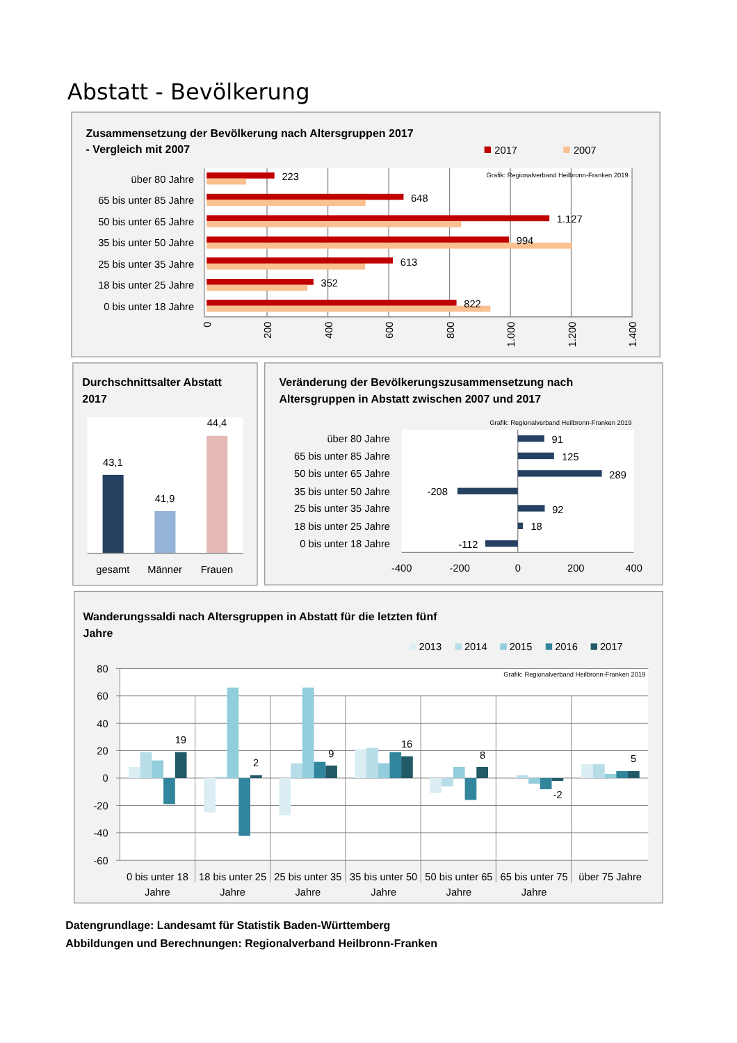Abstatt - Bevölkerung
Zusammensetzung der Bevölkerung nach Altersgruppen 2017
- Vergleich mit 2007
2017
2007
Grafik: Regionalverband Heilbronn-Franken 2019
über 80 Jahre
65 bis unter 85 Jahre
50 bis unter 65 Jahre
35 bis unter 50 Jahre
25 bis unter 35 Jahre
18 bis unter 25 Jahre
0 bis unter 18 Jahre
223
648
1.127
994
613
352
822
0
200
400
600
800
1.000
1.200
1.400
Durchschnittsalter Abstatt
2017
43,1
41,9
44,4
gesamt
Männer
Frauen
Veränderung der Bevölkerungszusammensetzung nach
Altersgruppen in Abstatt zwischen 2007 und 2017
Grafik: Regionalverband Heilbronn-Franken 2019
über 80 Jahre
65 bis unter 85 Jahre
50 bis unter 65 Jahre
35 bis unter 50 Jahre
25 bis unter 35 Jahre
18 bis unter 25 Jahre
0 bis unter 18 Jahre
91
125
289
-208
92
18
-112
-400
-200
0
200
400
Wanderungssaldi nach Altersgruppen in Abstatt für die letzten fünf
Jahre
2013
2014
2015
2016
2017
Grafik: Regionalverband Heilbronn-Franken 2019
80
60
40
20
0
-20
-40
-60
19
2
9
16
8
-2
5
0 bis unter 18
Jahre
18 bis unter 25
Jahre
25 bis unter 35
Jahre
35 bis unter 50
Jahre
50 bis unter 65
Jahre
65 bis unter 75
Jahre
über 75 Jahre
Datengrundlage: Landesamt für Statistik Baden-Württemberg
Abbildungen und Berechnungen: Regionalverband Heilbronn-Franken